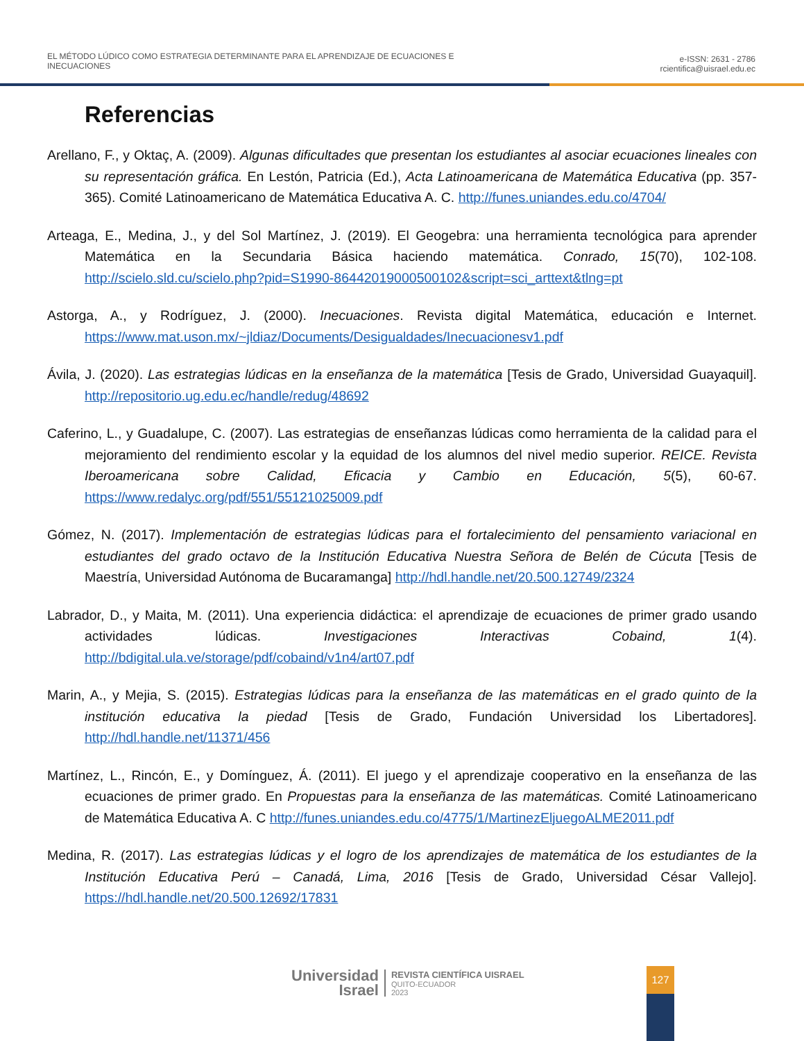EL MÉTODO LÚDICO COMO ESTRATEGIA DETERMINANTE PARA EL APRENDIZAJE DE ECUACIONES E
INECUACIONES
e-ISSN: 2631 - 2786
rcientifica@uisrael.edu.ec
Referencias
Arellano, F., y Oktaç, A. (2009). Algunas dificultades que presentan los estudiantes al asociar ecuaciones lineales con su representación gráfica. En Lestón, Patricia (Ed.), Acta Latinoamericana de Matemática Educativa (pp. 357-365). Comité Latinoamericano de Matemática Educativa A. C. http://funes.uniandes.edu.co/4704/
Arteaga, E., Medina, J., y del Sol Martínez, J. (2019). El Geogebra: una herramienta tecnológica para aprender Matemática en la Secundaria Básica haciendo matemática. Conrado, 15(70), 102-108. http://scielo.sld.cu/scielo.php?pid=S1990-86442019000500102&script=sci_arttext&tlng=pt
Astorga, A., y Rodríguez, J. (2000). Inecuaciones. Revista digital Matemática, educación e Internet. https://www.mat.uson.mx/~jldiaz/Documents/Desigualdades/Inecuacionesv1.pdf
Ávila, J. (2020). Las estrategias lúdicas en la enseñanza de la matemática [Tesis de Grado, Universidad Guayaquil]. http://repositorio.ug.edu.ec/handle/redug/48692
Caferino, L., y Guadalupe, C. (2007). Las estrategias de enseñanzas lúdicas como herramienta de la calidad para el mejoramiento del rendimiento escolar y la equidad de los alumnos del nivel medio superior. REICE. Revista Iberoamericana sobre Calidad, Eficacia y Cambio en Educación, 5(5), 60-67. https://www.redalyc.org/pdf/551/55121025009.pdf
Gómez, N. (2017). Implementación de estrategias lúdicas para el fortalecimiento del pensamiento variacional en estudiantes del grado octavo de la Institución Educativa Nuestra Señora de Belén de Cúcuta [Tesis de Maestría, Universidad Autónoma de Bucaramanga] http://hdl.handle.net/20.500.12749/2324
Labrador, D., y Maita, M. (2011). Una experiencia didáctica: el aprendizaje de ecuaciones de primer grado usando actividades lúdicas. Investigaciones Interactivas Cobaind, 1(4). http://bdigital.ula.ve/storage/pdf/cobaind/v1n4/art07.pdf
Marin, A., y Mejia, S. (2015). Estrategias lúdicas para la enseñanza de las matemáticas en el grado quinto de la institución educativa la piedad [Tesis de Grado, Fundación Universidad los Libertadores]. http://hdl.handle.net/11371/456
Martínez, L., Rincón, E., y Domínguez, Á. (2011). El juego y el aprendizaje cooperativo en la enseñanza de las ecuaciones de primer grado. En Propuestas para la enseñanza de las matemáticas. Comité Latinoamericano de Matemática Educativa A. C http://funes.uniandes.edu.co/4775/1/MartinezEljuegoALME2011.pdf
Medina, R. (2017). Las estrategias lúdicas y el logro de los aprendizajes de matemática de los estudiantes de la Institución Educativa Perú – Canadá, Lima, 2016 [Tesis de Grado, Universidad César Vallejo]. https://hdl.handle.net/20.500.12692/17831
Universidad
Israel
REVISTA CIENTÍFICA UISRAEL
QUITO-ECUADOR
2023
127